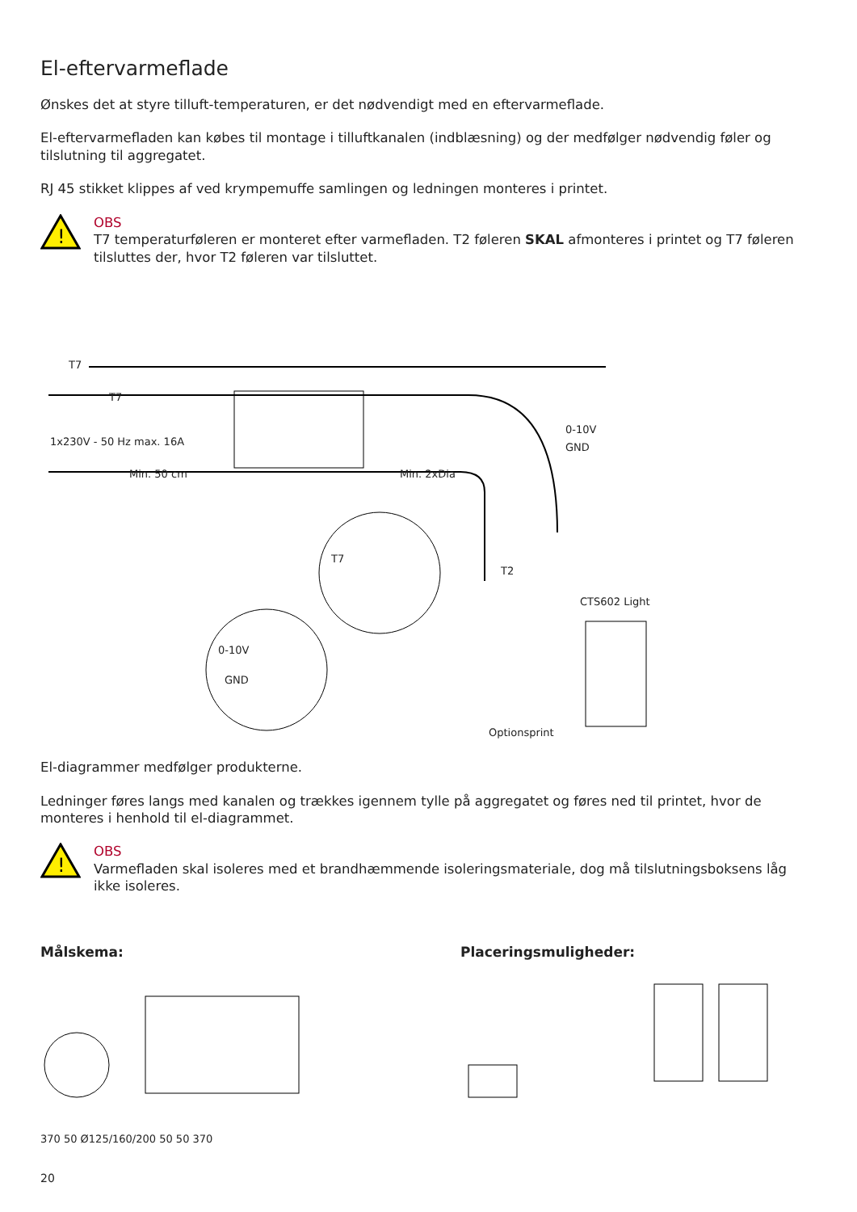El-eftervarmeflade
Ønskes det at styre tilluft-temperaturen, er det nødvendigt med en eftervarmeflade.
El-eftervarmefladen kan købes til montage i tilluftkanalen (indblæsning) og der medfølger nødvendig føler og tilslutning til aggregatet.
RJ 45 stikket klippes af ved krympemuffe samlingen og ledningen monteres i printet.
!
OBS
T7 temperaturføleren er monteret efter varmefladen. T2 føleren SKAL afmonteres i printet og T7 føleren tilsluttes der, hvor T2 føleren var tilsluttet.
T7
T7
1x230V - 50 Hz max. 16A
Min. 50 cm Min. 2xDia
0-10V
GND
T7
T2
CTS602 Light
0-10V
GND
Optionsprint
El-diagrammer medfølger produkterne.
Ledninger føres langs med kanalen og trækkes igennem tylle på aggregatet og føres ned til printet, hvor de monteres i henhold til el-diagrammet.
!
OBS
Varmefladen skal isoleres med et brandhæmmende isoleringsmateriale, dog må tilslutningsboksens låg ikke isoleres.
Målskema:
370 50 Ø125/160/200 50 50 370
Placeringsmuligheder:
20